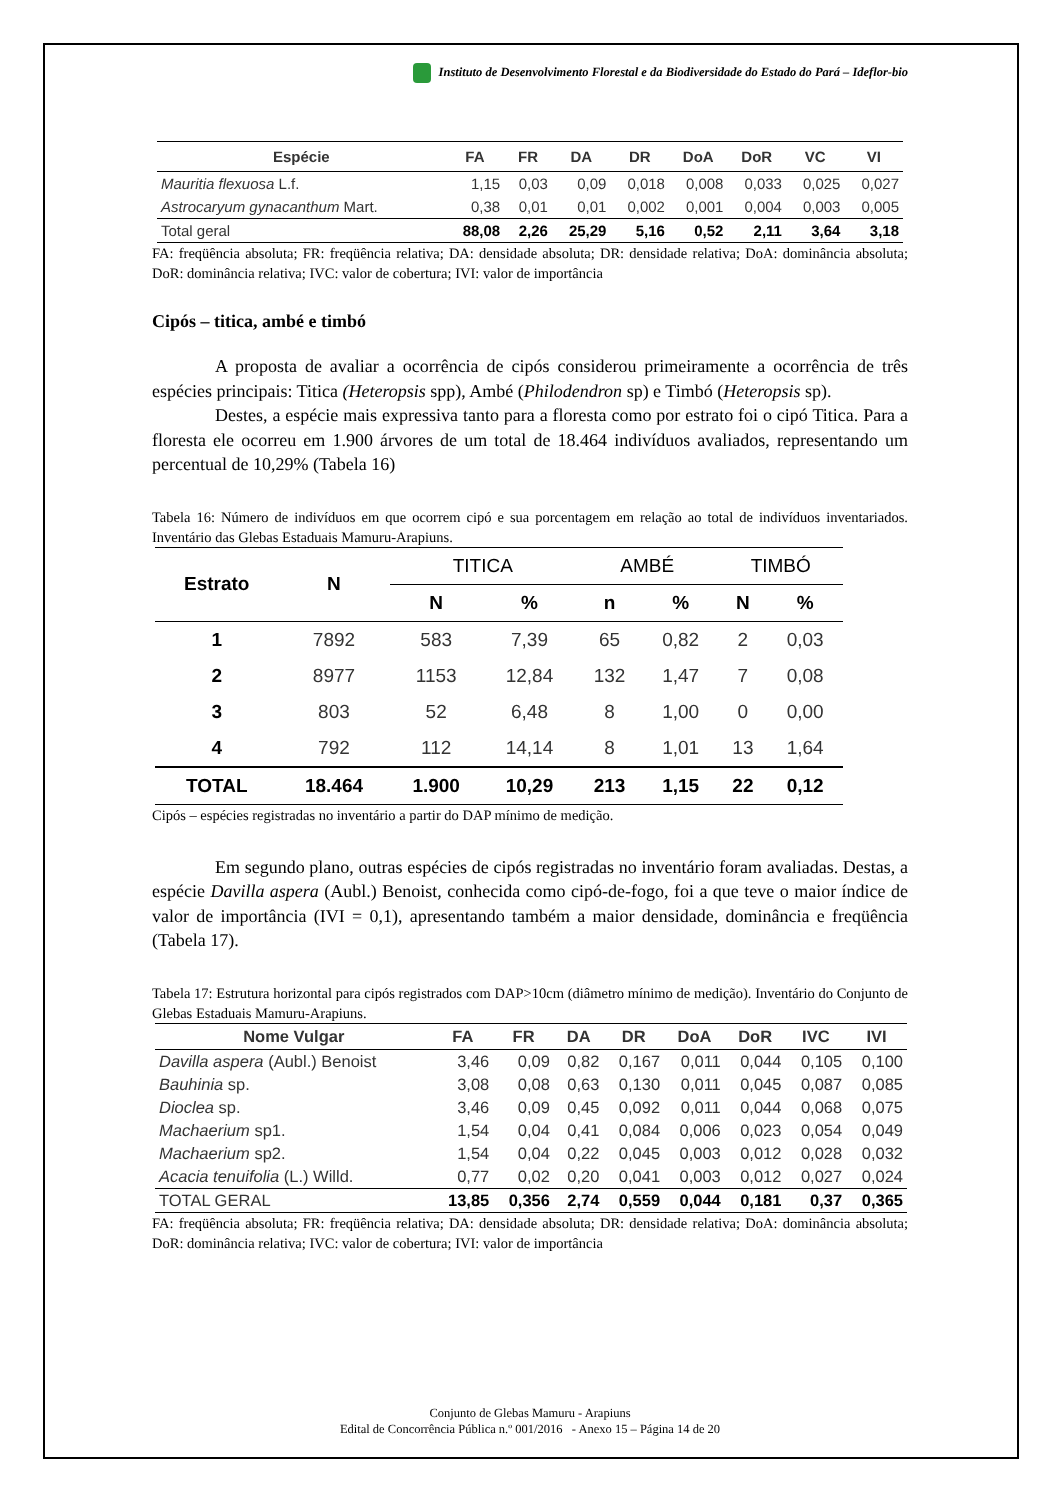Instituto de Desenvolvimento Florestal e da Biodiversidade do Estado do Pará – Ideflor-bio
| Espécie | FA | FR | DA | DR | DoA | DoR | VC | VI |
| --- | --- | --- | --- | --- | --- | --- | --- | --- |
| Mauritia flexuosa L.f. | 1,15 | 0,03 | 0,09 | 0,018 | 0,008 | 0,033 | 0,025 | 0,027 |
| Astrocaryum gynacanthum Mart. | 0,38 | 0,01 | 0,01 | 0,002 | 0,001 | 0,004 | 0,003 | 0,005 |
| Total geral | 88,08 | 2,26 | 25,29 | 5,16 | 0,52 | 2,11 | 3,64 | 3,18 |
FA: freqüência absoluta; FR: freqüência relativa; DA: densidade absoluta; DR: densidade relativa; DoA: dominância absoluta; DoR: dominância relativa; IVC: valor de cobertura; IVI: valor de importância
Cipós – titica, ambé e timbó
A proposta de avaliar a ocorrência de cipós considerou primeiramente a ocorrência de três espécies principais: Titica (Heteropsis spp), Ambé (Philodendron sp) e Timbó (Heteropsis sp).
Destes, a espécie mais expressiva tanto para a floresta como por estrato foi o cipó Titica. Para a floresta ele ocorreu em 1.900 árvores de um total de 18.464 indivíduos avaliados, representando um percentual de 10,29% (Tabela 16)
Tabela 16: Número de indivíduos em que ocorrem cipó e sua porcentagem em relação ao total de indivíduos inventariados. Inventário das Glebas Estaduais Mamuru-Arapiuns.
| Estrato | N | TITICA | | AMBÉ | | TIMBÓ | |
| --- | --- | --- | --- | --- | --- | --- | --- |
| | | N | % | n | % | N | % |
| 1 | 7892 | 583 | 7,39 | 65 | 0,82 | 2 | 0,03 |
| 2 | 8977 | 1153 | 12,84 | 132 | 1,47 | 7 | 0,08 |
| 3 | 803 | 52 | 6,48 | 8 | 1,00 | 0 | 0,00 |
| 4 | 792 | 112 | 14,14 | 8 | 1,01 | 13 | 1,64 |
| TOTAL | 18.464 | 1.900 | 10,29 | 213 | 1,15 | 22 | 0,12 |
Cipós – espécies registradas no inventário a partir do DAP mínimo de medição.
Em segundo plano, outras espécies de cipós registradas no inventário foram avaliadas. Destas, a espécie Davilla aspera (Aubl.) Benoist, conhecida como cipó-de-fogo, foi a que teve o maior índice de valor de importância (IVI = 0,1), apresentando também a maior densidade, dominância e freqüência (Tabela 17).
Tabela 17: Estrutura horizontal para cipós registrados com DAP>10cm (diâmetro mínimo de medição). Inventário do Conjunto de Glebas Estaduais Mamuru-Arapiuns.
| Nome Vulgar | FA | FR | DA | DR | DoA | DoR | IVC | IVI |
| --- | --- | --- | --- | --- | --- | --- | --- | --- |
| Davilla aspera (Aubl.) Benoist | 3,46 | 0,09 | 0,82 | 0,167 | 0,011 | 0,044 | 0,105 | 0,100 |
| Bauhinia sp. | 3,08 | 0,08 | 0,63 | 0,130 | 0,011 | 0,045 | 0,087 | 0,085 |
| Dioclea sp. | 3,46 | 0,09 | 0,45 | 0,092 | 0,011 | 0,044 | 0,068 | 0,075 |
| Machaerium sp1. | 1,54 | 0,04 | 0,41 | 0,084 | 0,006 | 0,023 | 0,054 | 0,049 |
| Machaerium sp2. | 1,54 | 0,04 | 0,22 | 0,045 | 0,003 | 0,012 | 0,028 | 0,032 |
| Acacia tenuifolia (L.) Willd. | 0,77 | 0,02 | 0,20 | 0,041 | 0,003 | 0,012 | 0,027 | 0,024 |
| TOTAL GERAL | 13,85 | 0,356 | 2,74 | 0,559 | 0,044 | 0,181 | 0,37 | 0,365 |
FA: freqüência absoluta; FR: freqüência relativa; DA: densidade absoluta; DR: densidade relativa; DoA: dominância absoluta; DoR: dominância relativa; IVC: valor de cobertura; IVI: valor de importância
Conjunto de Glebas Mamuru - Arapiuns
Edital de Concorrência Pública n.º 001/2016 - Anexo 15 – Página 14 de 20